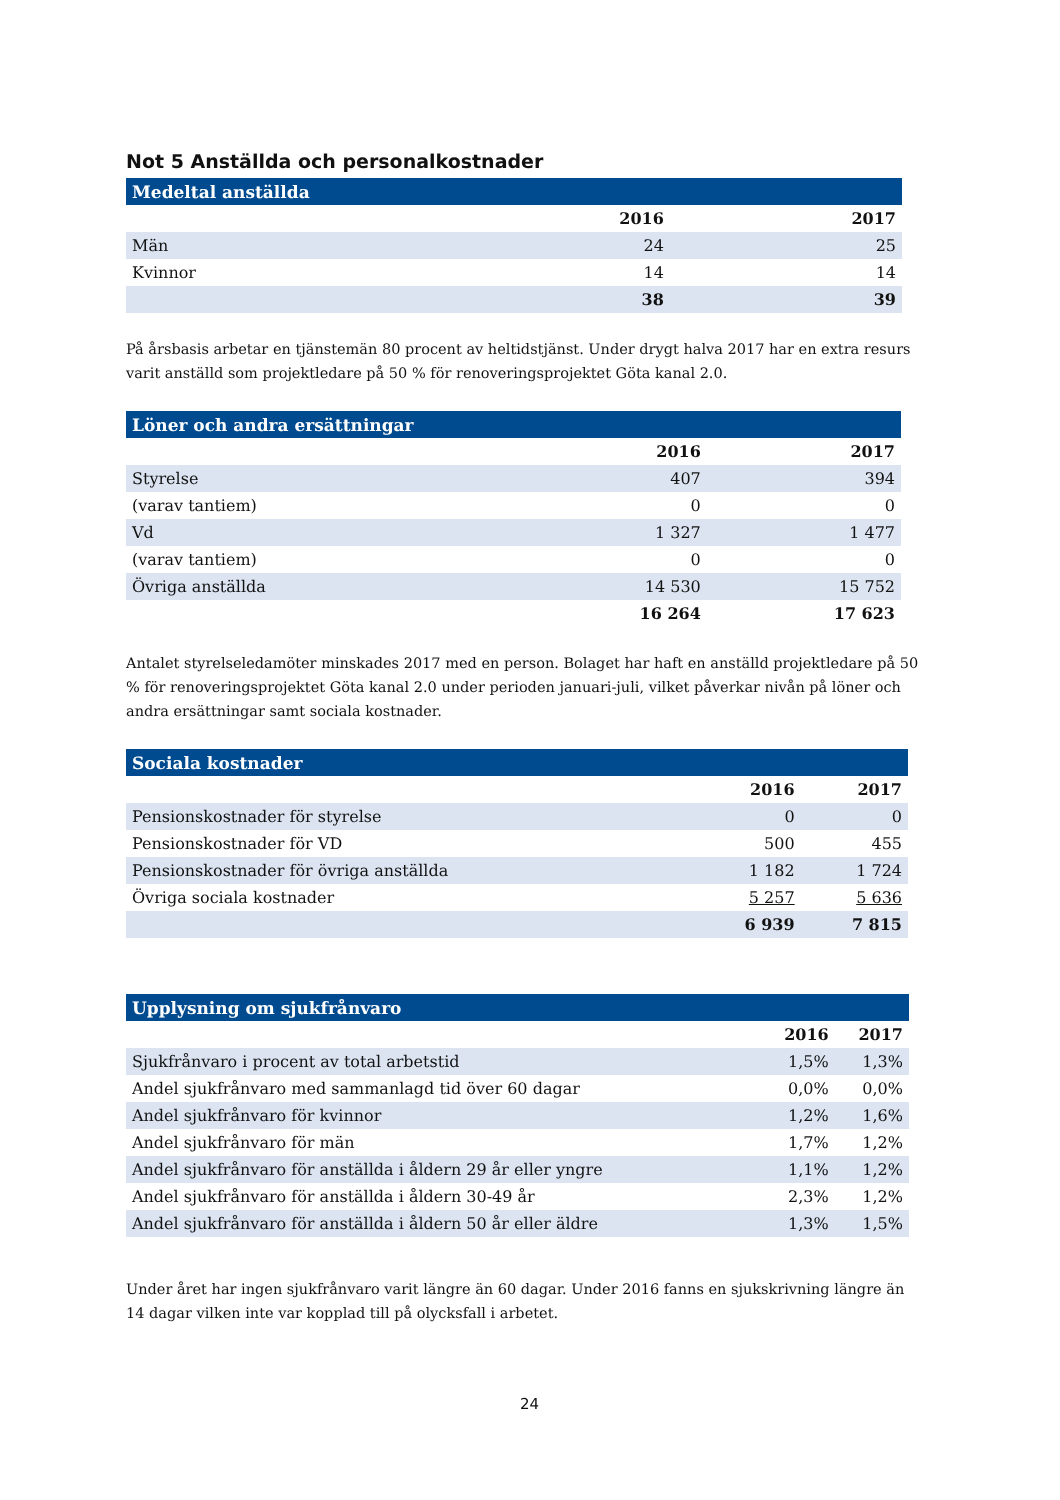Not 5 Anställda och personalkostnader
| Medeltal anställda | | |
| --- | --- | --- |
| | 2016 | 2017 |
| Män | 24 | 25 |
| Kvinnor | 14 | 14 |
| | 38 | 39 |
På årsbasis arbetar en tjänstemän 80 procent av heltidstjänst. Under drygt halva 2017 har en extra resurs varit anställd som projektledare på 50 % för renoveringsprojektet Göta kanal 2.0.
| Löner och andra ersättningar | | |
| --- | --- | --- |
| | 2016 | 2017 |
| Styrelse | 407 | 394 |
| (varav tantiem) | 0 | 0 |
| Vd | 1 327 | 1 477 |
| (varav tantiem) | 0 | 0 |
| Övriga anställda | 14 530 | 15 752 |
| | 16 264 | 17 623 |
Antalet styrelseledamöter minskades 2017 med en person. Bolaget har haft en anställd projektledare på 50 % för renoveringsprojektet Göta kanal 2.0 under perioden januari-juli, vilket påverkar nivån på löner och andra ersättningar samt sociala kostnader.
| Sociala kostnader | | |
| --- | --- | --- |
| | 2016 | 2017 |
| Pensionskostnader för styrelse | 0 | 0 |
| Pensionskostnader för VD | 500 | 455 |
| Pensionskostnader för övriga anställda | 1 182 | 1 724 |
| Övriga sociala kostnader | 5 257 | 5 636 |
| | 6 939 | 7 815 |
| Upplysning om sjukfrånvaro | | |
| --- | --- | --- |
| | 2016 | 2017 |
| Sjukfrånvaro i procent av total arbetstid | 1,5% | 1,3% |
| Andel sjukfrånvaro med sammanlagd tid över 60 dagar | 0,0% | 0,0% |
| Andel sjukfrånvaro för kvinnor | 1,2% | 1,6% |
| Andel sjukfrånvaro för män | 1,7% | 1,2% |
| Andel sjukfrånvaro för anställda i åldern 29 år eller yngre | 1,1% | 1,2% |
| Andel sjukfrånvaro för anställda i åldern 30-49 år | 2,3% | 1,2% |
| Andel sjukfrånvaro för anställda i åldern 50 år eller äldre | 1,3% | 1,5% |
Under året har ingen sjukfrånvaro varit längre än 60 dagar. Under 2016 fanns en sjukskrivning längre än 14 dagar vilken inte var kopplad till på olycksfall i arbetet.
24